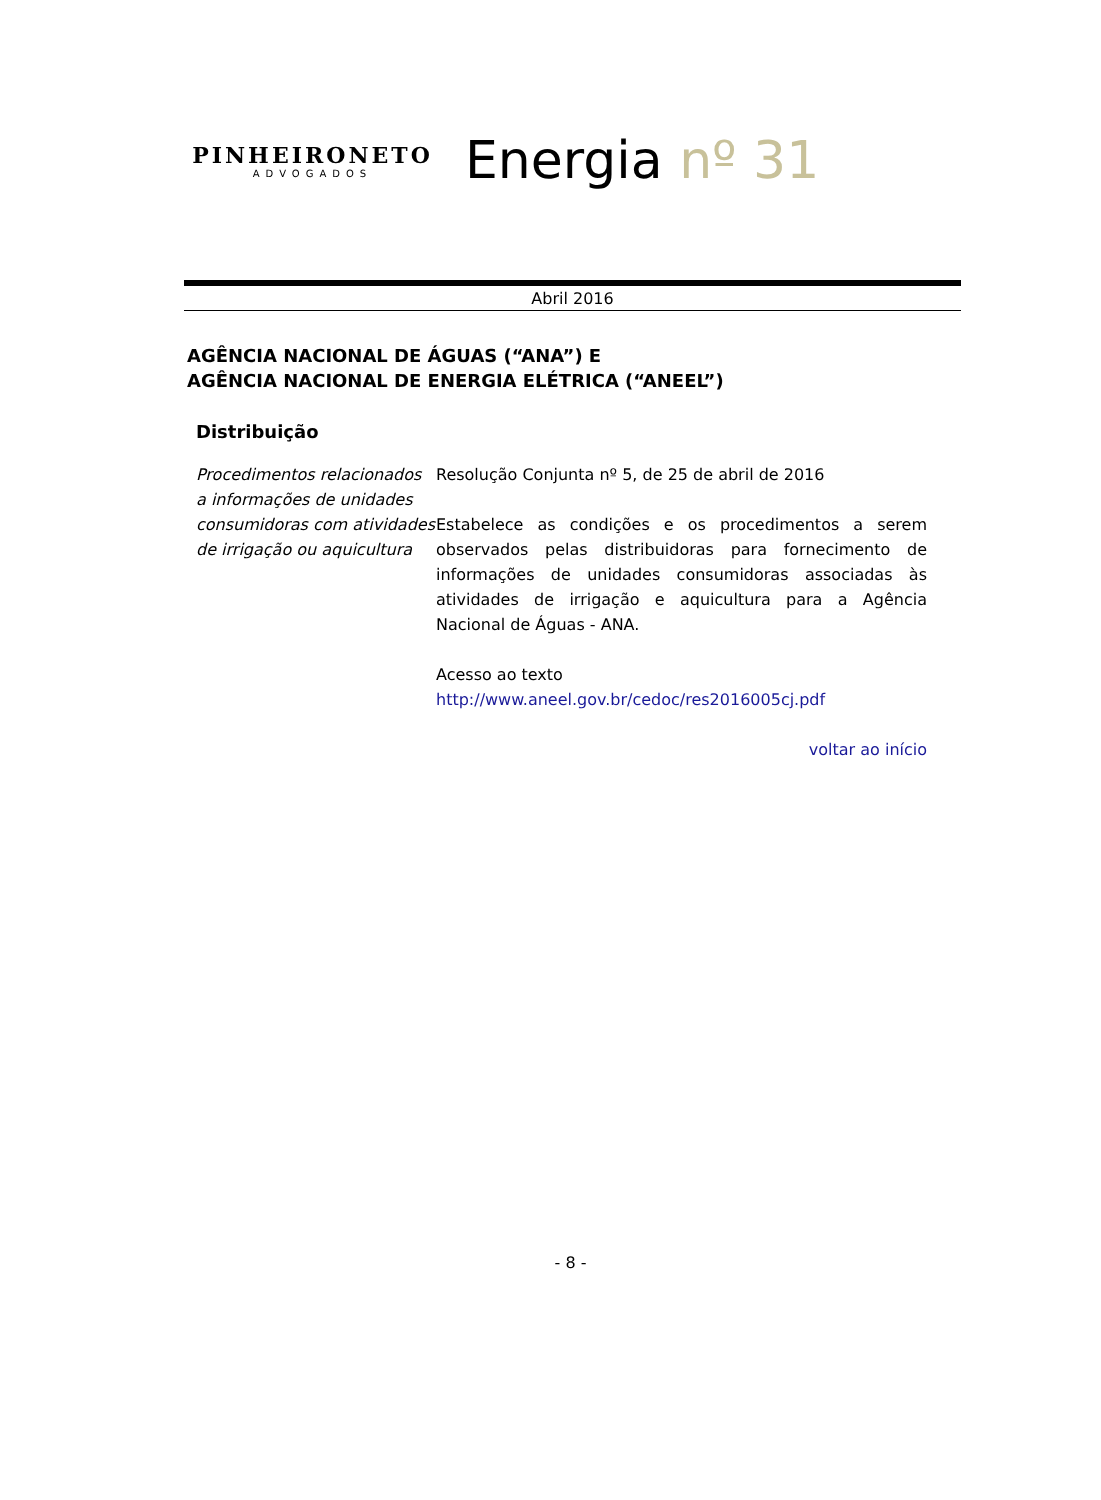PINHEIRONETO
ADVOGADOS
Energia nº 31
Abril 2016
AGÊNCIA NACIONAL DE ÁGUAS (“ANA”) E
AGÊNCIA NACIONAL DE ENERGIA ELÉTRICA (“ANEEL”)
Distribuição
Procedimentos relacionados a informações de unidades consumidoras com atividades de irrigação ou aquicultura
Resolução Conjunta nº 5, de 25 de abril de 2016
Estabelece as condições e os procedimentos a serem observados pelas distribuidoras para fornecimento de informações de unidades consumidoras associadas às atividades de irrigação e aquicultura para a Agência Nacional de Águas - ANA.
Acesso ao texto
http://www.aneel.gov.br/cedoc/res2016005cj.pdf
voltar ao início
- 8 -